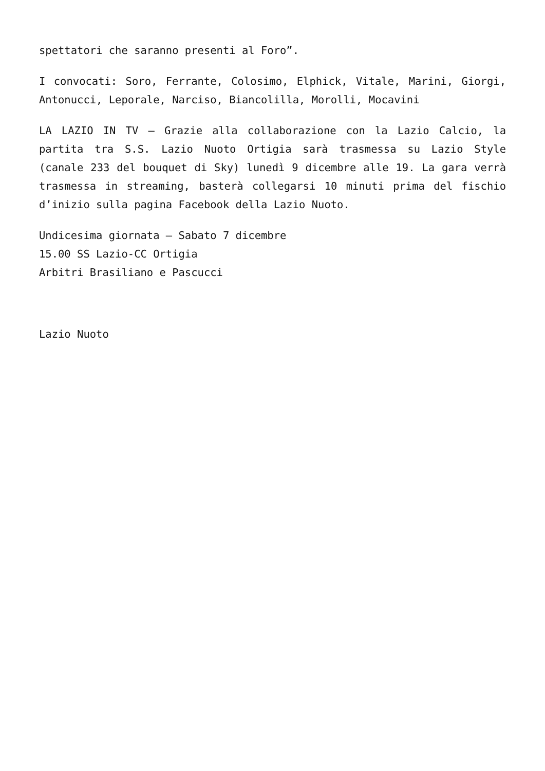spettatori che saranno presenti al Foro”.
I convocati: Soro, Ferrante, Colosimo, Elphick, Vitale, Marini, Giorgi, Antonucci, Leporale, Narciso, Biancolilla, Morolli, Mocavini
LA LAZIO IN TV – Grazie alla collaborazione con la Lazio Calcio, la partita tra S.S. Lazio Nuoto Ortigia sarà trasmessa su Lazio Style (canale 233 del bouquet di Sky) lunedì 9 dicembre alle 19. La gara verrà trasmessa in streaming, basterà collegarsi 10 minuti prima del fischio d’inizio sulla pagina Facebook della Lazio Nuoto.
Undicesima giornata – Sabato 7 dicembre
15.00 SS Lazio-CC Ortigia
Arbitri Brasiliano e Pascucci
Lazio Nuoto